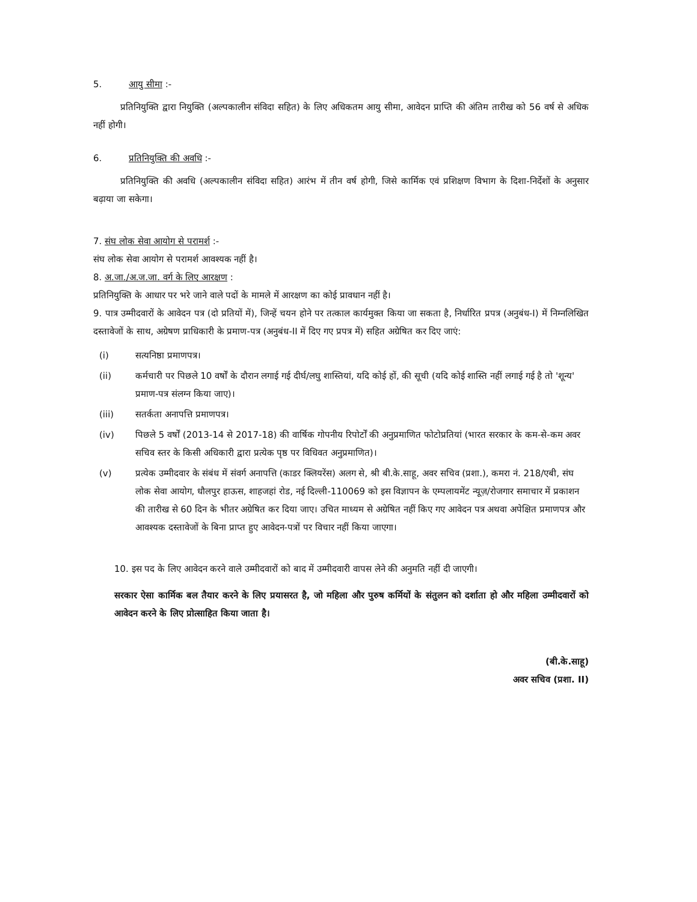5. आयु सीमा :-
प्रतिनियुक्ति द्वारा नियुक्ति (अल्पकालीन संविदा सहित) के लिए अधिकतम आयु सीमा, आवेदन प्राप्ति की अंतिम तारीख को 56 वर्ष से अधिक नहीं होगी।
6. प्रतिनियुक्ति की अवधि :-
प्रतिनियुक्ति की अवधि (अल्पकालीन संविदा सहित) आरंभ में तीन वर्ष होगी, जिसे कार्मिक एवं प्रशिक्षण विभाग के दिशा-निर्देशों के अनुसार बढ़ाया जा सकेगा।
7. संघ लोक सेवा आयोग से परामर्श :-
संघ लोक सेवा आयोग से परामर्श आवश्यक नहीं है।
8. अ.जा./अ.ज.जा. वर्ग के लिए आरक्षण :
प्रतिनियुक्ति के आधार पर भरे जाने वाले पदों के मामले में आरक्षण का कोई प्रावधान नहीं है।
9. पात्र उम्मीदवारों के आवेदन पत्र (दो प्रतियों में), जिन्हें चयन होने पर तत्काल कार्यमुक्त किया जा सकता है, निर्धारित प्रपत्र (अनुबंध-I) में निम्नलिखित दस्तावेजों के साथ, अग्रेषण प्राधिकारी के प्रमाण-पत्र (अनुबंध-II में दिए गए प्रपत्र में) सहित अग्रेषित कर दिए जाएं:
(i) सत्यनिष्ठा प्रमाणपत्र।
(ii) कर्मचारी पर पिछले 10 वर्षों के दौरान लगाई गई दीर्घ/लघु शास्तियां, यदि कोई हों, की सूची (यदि कोई शास्ति नहीं लगाई गई है तो 'शून्य' प्रमाण-पत्र संलग्न किया जाए)।
(iii) सतर्कता अनापत्ति प्रमाणपत्र।
(iv) पिछले 5 वर्षों (2013-14 से 2017-18) की वार्षिक गोपनीय रिपोर्टों की अनुप्रमाणित फोटोप्रतियां (भारत सरकार के कम-से-कम अवर सचिव स्तर के किसी अधिकारी द्वारा प्रत्येक पृष्ठ पर विधिवत अनुप्रमाणित)।
(v) प्रत्येक उम्मीदवार के संबंध में संवर्ग अनापत्ति (काडर क्लियरेंस) अलग से, श्री बी.के.साहू, अवर सचिव (प्रशा.), कमरा नं. 218/एबी, संघ लोक सेवा आयोग, धौलपुर हाऊस, शाहजहां रोड, नई दिल्ली-110069 को इस विज्ञापन के एम्पलायमेंट न्यूज़/रोजगार समाचार में प्रकाशन की तारीख से 60 दिन के भीतर अग्रेषित कर दिया जाए। उचित माध्यम से अग्रेषित नहीं किए गए आवेदन पत्र अथवा अपेक्षित प्रमाणपत्र और आवश्यक दस्तावेजों के बिना प्राप्त हुए आवेदन-पत्रों पर विचार नहीं किया जाएगा।
10. इस पद के लिए आवेदन करने वाले उम्मीदवारों को बाद में उम्मीदवारी वापस लेने की अनुमति नहीं दी जाएगी।
सरकार ऐसा कार्मिक बल तैयार करने के लिए प्रयासरत है, जो महिला और पुरुष कर्मियों के संतुलन को दर्शाता हो और महिला उम्मीदवारों को आवेदन करने के लिए प्रोत्साहित किया जाता है।
(बी.के.साहू)
अवर सचिव (प्रशा. II)